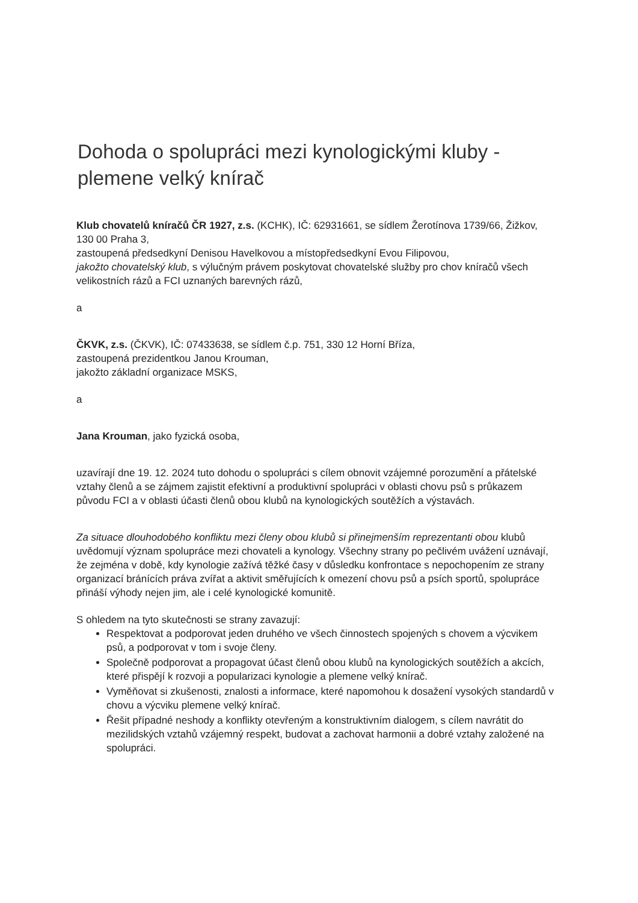Dohoda o spolupráci mezi kynologickými kluby - plemene velký knírač
Klub chovatelů kníračů ČR 1927, z.s. (KCHK), IČ: 62931661, se sídlem Žerotínova 1739/66, Žižkov, 130 00 Praha 3,
zastoupená předsedkyní Denisou Havelkovou a místopředsedkyní Evou Filipovou,
jakožto chovatelský klub, s výlučným právem poskytovat chovatelské služby pro chov kníračů všech velikostních rázů a FCI uznaných barevných rázů,
a
ČKVK, z.s. (ČKVK), IČ: 07433638, se sídlem č.p. 751, 330 12 Horní Bříza,
zastoupená prezidentkou Janou Krouman,
jakožto základní organizace MSKS,
a
Jana Krouman, jako fyzická osoba,
uzavírají dne 19. 12. 2024 tuto dohodu o spolupráci s cílem obnovit vzájemné porozumění a přátelské vztahy členů a se zájmem zajistit efektivní a produktivní spolupráci v oblasti chovu psů s průkazem původu FCI a v oblasti účasti členů obou klubů na kynologických soutěžích a výstavách.
Za situace dlouhodobého konfliktu mezi členy obou klubů si přinejmenším reprezentanti obou klubů uvědomují význam spolupráce mezi chovateli a kynology. Všechny strany po pečlivém uvážení uznávají, že zejména v době, kdy kynologie zažívá těžké časy v důsledku konfrontace s nepochopením ze strany organizací bránících práva zvířat a aktivit směřujících k omezení chovu psů a psích sportů, spolupráce přináší výhody nejen jim, ale i celé kynologické komunitě.
S ohledem na tyto skutečnosti se strany zavazují:
Respektovat a podporovat jeden druhého ve všech činnostech spojených s chovem a výcvikem psů, a podporovat v tom i svoje členy.
Společně podporovat a propagovat účast členů obou klubů na kynologických soutěžích a akcích, které přispějí k rozvoji a popularizaci kynologie a plemene velký knírač.
Vyměňovat si zkušenosti, znalosti a informace, které napomohou k dosažení vysokých standardů v chovu a výcviku plemene velký knírač.
Řešit případné neshody a konflikty otevřeným a konstruktivním dialogem, s cílem navrátit do mezilidských vztahů vzájemný respekt, budovat a zachovat harmonii a dobré vztahy založené na spolupráci.